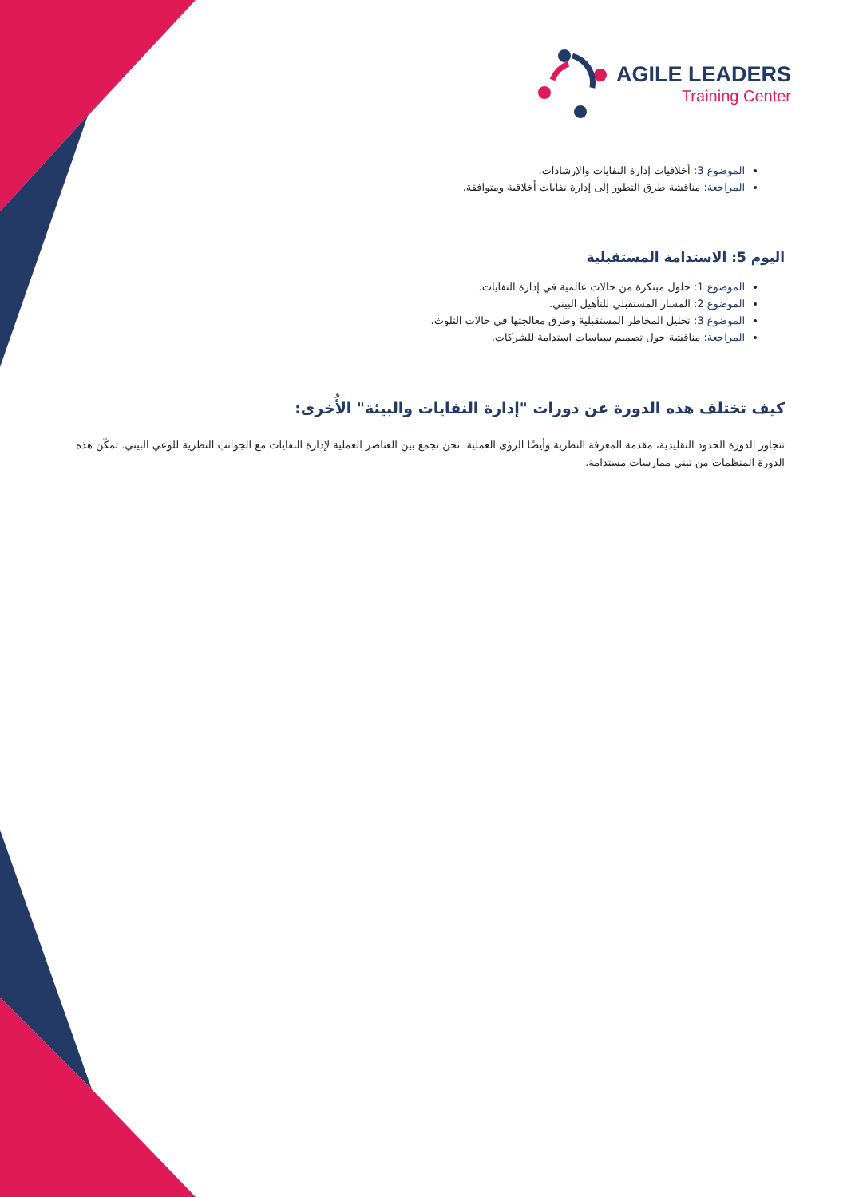AGILE LEADERS
Training Center
الموضوع 3: أخلاقيات إدارة النفايات والإرشادات.
المراجعة: مناقشة طرق التطور إلى إدارة نفايات أخلاقية ومتوافقة.
اليوم 5: الاستدامة المستقبلية
الموضوع 1: حلول مبتكرة من حالات عالمية في إدارة النفايات.
الموضوع 2: المسار المستقبلي للتأهيل البيني.
الموضوع 3: تحليل المخاطر المستقبلية وطرق معالجتها في حالات التلوث.
المراجعة: مناقشة حول تصميم سياسات استدامة للشركات.
كيف تختلف هذه الدورة عن دورات "إدارة النفايات والبيئة" الأُخرى:
تتجاوز الدورة الحدود التقليدية، مقدمة المعرفة النظرية وأيضًا الرؤى العملية. نحن نجمع بين العناصر العملية لإدارة النفايات مع الجوانب النظرية للوعي البيني. تمكّن هذه الدورة المنظمات من تبني ممارسات مستدامة.